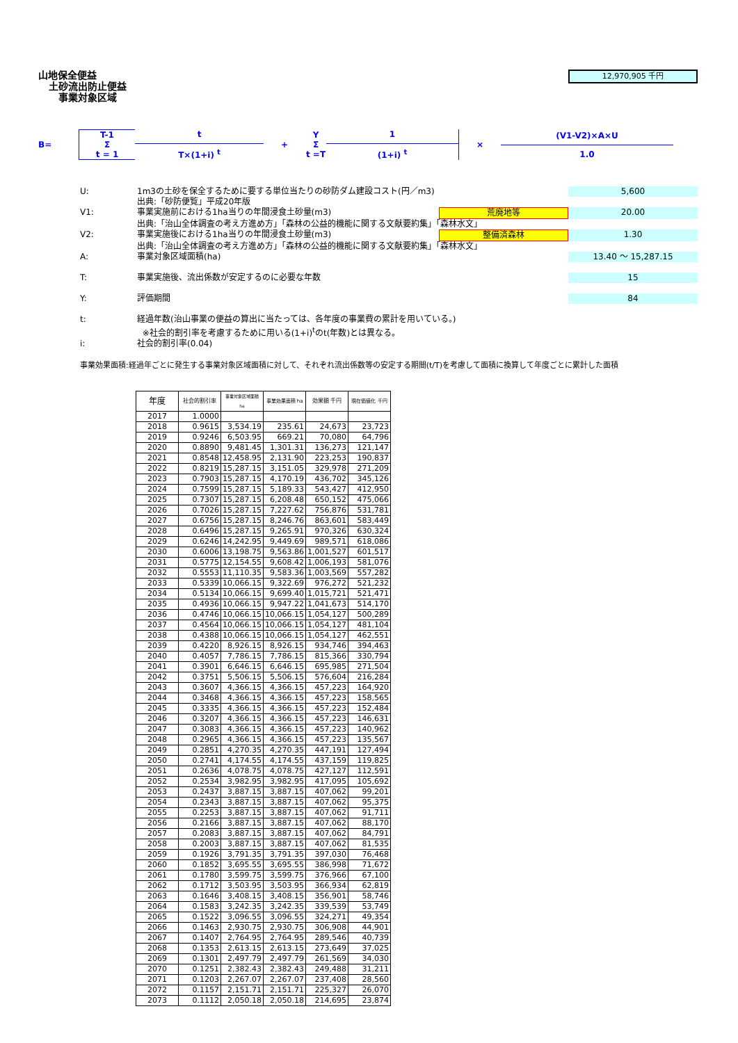山地保全便益
土砂流出防止便益
事業対象区域
12,970,905 千円
B=
T-1
Σ
t = 1
t
T×(1+i) <sup>t</sup>
+
Y
Σ
t =T
1
(1+i) <sup>t</sup>
×
(V1-V2)×A×U
1.0
U: 1m3の土砂を保全するために要する単位当たりの砂防ダム建設コスト(円／m3) 5,600
出典:「砂防便覧」平成20年版
V1: 事業実施前における1ha当りの年間浸食土砂量(m3) 荒廃地等 20.00
出典:「治山全体調査の考え方進め方」「森林の公益的機能に関する文献要約集」「森林水文」
V2: 事業実施後における1ha当りの年間浸食土砂量(m3) 整備済森林 1.30
出典:「治山全体調査の考え方進め方」「森林の公益的機能に関する文献要約集」「森林水文」
A: 事業対象区域面積(ha) 13.40 ～ 15,287.15
T: 事業実施後、流出係数が安定するのに必要な年数 15
Y: 評価期間 84
t: 経過年数(治山事業の便益の算出に当たっては、各年度の事業費の累計を用いている。)
※社会的割引率を考慮するために用いる(1+i)<sup>t</sup>のt(年数)とは異なる。
i: 社会的割引率(0.04)
事業効果面積:経過年ごとに発生する事業対象区域面積に対して、それぞれ流出係数等の安定する期間(t/T)を考慮して面積に換算して年度ごとに累計した面積
| 年度 | 社会的割引率 | 事業対象区域面積 ha | 事業効果面積 ha | 効果額 千円 | 現在価値化 千円 |
| --- | --- | --- | --- | --- | --- |
| 2017 | 1.0000 | | | | |
| 2018 | 0.9615 | 3,534.19 | 235.61 | 24,673 | 23,723 |
| 2019 | 0.9246 | 6,503.95 | 669.21 | 70,080 | 64,796 |
| 2020 | 0.8890 | 9,481.45 | 1,301.31 | 136,273 | 121,147 |
| 2021 | 0.8548 | 12,458.95 | 2,131.90 | 223,253 | 190,837 |
| 2022 | 0.8219 | 15,287.15 | 3,151.05 | 329,978 | 271,209 |
| 2023 | 0.7903 | 15,287.15 | 4,170.19 | 436,702 | 345,126 |
| 2024 | 0.7599 | 15,287.15 | 5,189.33 | 543,427 | 412,950 |
| 2025 | 0.7307 | 15,287.15 | 6,208.48 | 650,152 | 475,066 |
| 2026 | 0.7026 | 15,287.15 | 7,227.62 | 756,876 | 531,781 |
| 2027 | 0.6756 | 15,287.15 | 8,246.76 | 863,601 | 583,449 |
| 2028 | 0.6496 | 15,287.15 | 9,265.91 | 970,326 | 630,324 |
| 2029 | 0.6246 | 14,242.95 | 9,449.69 | 989,571 | 618,086 |
| 2030 | 0.6006 | 13,198.75 | 9,563.86 | 1,001,527 | 601,517 |
| 2031 | 0.5775 | 12,154.55 | 9,608.42 | 1,006,193 | 581,076 |
| 2032 | 0.5553 | 11,110.35 | 9,583.36 | 1,003,569 | 557,282 |
| 2033 | 0.5339 | 10,066.15 | 9,322.69 | 976,272 | 521,232 |
| 2034 | 0.5134 | 10,066.15 | 9,699.40 | 1,015,721 | 521,471 |
| 2035 | 0.4936 | 10,066.15 | 9,947.22 | 1,041,673 | 514,170 |
| 2036 | 0.4746 | 10,066.15 | 10,066.15 | 1,054,127 | 500,289 |
| 2037 | 0.4564 | 10,066.15 | 10,066.15 | 1,054,127 | 481,104 |
| 2038 | 0.4388 | 10,066.15 | 10,066.15 | 1,054,127 | 462,551 |
| 2039 | 0.4220 | 8,926.15 | 8,926.15 | 934,746 | 394,463 |
| 2040 | 0.4057 | 7,786.15 | 7,786.15 | 815,366 | 330,794 |
| 2041 | 0.3901 | 6,646.15 | 6,646.15 | 695,985 | 271,504 |
| 2042 | 0.3751 | 5,506.15 | 5,506.15 | 576,604 | 216,284 |
| 2043 | 0.3607 | 4,366.15 | 4,366.15 | 457,223 | 164,920 |
| 2044 | 0.3468 | 4,366.15 | 4,366.15 | 457,223 | 158,565 |
| 2045 | 0.3335 | 4,366.15 | 4,366.15 | 457,223 | 152,484 |
| 2046 | 0.3207 | 4,366.15 | 4,366.15 | 457,223 | 146,631 |
| 2047 | 0.3083 | 4,366.15 | 4,366.15 | 457,223 | 140,962 |
| 2048 | 0.2965 | 4,366.15 | 4,366.15 | 457,223 | 135,567 |
| 2049 | 0.2851 | 4,270.35 | 4,270.35 | 447,191 | 127,494 |
| 2050 | 0.2741 | 4,174.55 | 4,174.55 | 437,159 | 119,825 |
| 2051 | 0.2636 | 4,078.75 | 4,078.75 | 427,127 | 112,591 |
| 2052 | 0.2534 | 3,982.95 | 3,982.95 | 417,095 | 105,692 |
| 2053 | 0.2437 | 3,887.15 | 3,887.15 | 407,062 | 99,201 |
| 2054 | 0.2343 | 3,887.15 | 3,887.15 | 407,062 | 95,375 |
| 2055 | 0.2253 | 3,887.15 | 3,887.15 | 407,062 | 91,711 |
| 2056 | 0.2166 | 3,887.15 | 3,887.15 | 407,062 | 88,170 |
| 2057 | 0.2083 | 3,887.15 | 3,887.15 | 407,062 | 84,791 |
| 2058 | 0.2003 | 3,887.15 | 3,887.15 | 407,062 | 81,535 |
| 2059 | 0.1926 | 3,791.35 | 3,791.35 | 397,030 | 76,468 |
| 2060 | 0.1852 | 3,695.55 | 3,695.55 | 386,998 | 71,672 |
| 2061 | 0.1780 | 3,599.75 | 3,599.75 | 376,966 | 67,100 |
| 2062 | 0.1712 | 3,503.95 | 3,503.95 | 366,934 | 62,819 |
| 2063 | 0.1646 | 3,408.15 | 3,408.15 | 356,901 | 58,746 |
| 2064 | 0.1583 | 3,242.35 | 3,242.35 | 339,539 | 53,749 |
| 2065 | 0.1522 | 3,096.55 | 3,096.55 | 324,271 | 49,354 |
| 2066 | 0.1463 | 2,930.75 | 2,930.75 | 306,908 | 44,901 |
| 2067 | 0.1407 | 2,764.95 | 2,764.95 | 289,546 | 40,739 |
| 2068 | 0.1353 | 2,613.15 | 2,613.15 | 273,649 | 37,025 |
| 2069 | 0.1301 | 2,497.79 | 2,497.79 | 261,569 | 34,030 |
| 2070 | 0.1251 | 2,382.43 | 2,382.43 | 249,488 | 31,211 |
| 2071 | 0.1203 | 2,267.07 | 2,267.07 | 237,408 | 28,560 |
| 2072 | 0.1157 | 2,151.71 | 2,151.71 | 225,327 | 26,070 |
| 2073 | 0.1112 | 2,050.18 | 2,050.18 | 214,695 | 23,874 |